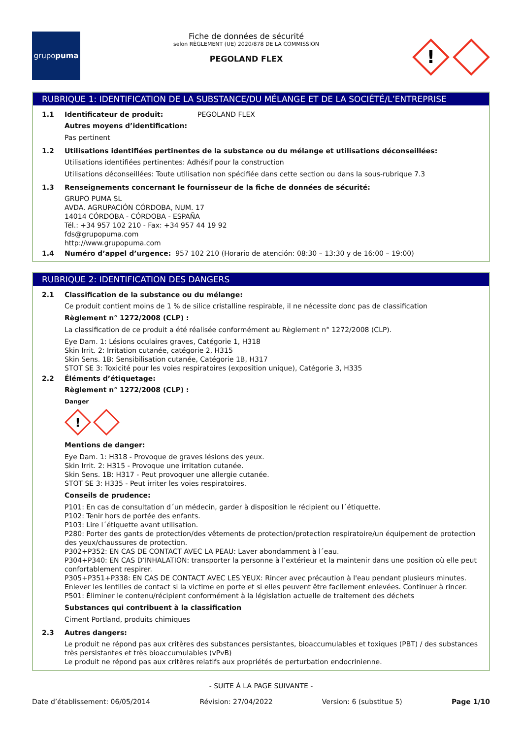grupo puma
Fiche de données de sécurité
selon RÈGLEMENT (UE) 2020/878 DE LA COMMISSION
PEGOLAND FLEX
!
RUBRIQUE 1: IDENTIFICATION DE LA SUBSTANCE/DU MÉLANGE ET DE LA SOCIÉTÉ/L’ENTREPRISE
1.1 Identificateur de produit: PEGOLAND FLEX
Autres moyens d’identification:
Pas pertinent
1.2 Utilisations identifiées pertinentes de la substance ou du mélange et utilisations déconseillées:
Utilisations identifiées pertinentes: Adhésif pour la construction
Utilisations déconseillées: Toute utilisation non spécifiée dans cette section ou dans la sous-rubrique 7.3
1.3 Renseignements concernant le fournisseur de la fiche de données de sécurité:
GRUPO PUMA SL
AVDA. AGRUPACIÓN CÓRDOBA, NUM. 17
14014 CÓRDOBA - CÓRDOBA - ESPAÑA
Tél.: +34 957 102 210 - Fax: +34 957 44 19 92
fds@grupopuma.com
http://www.grupopuma.com
1.4 Numéro d’appel d’urgence: 957 102 210 (Horario de atención: 08:30 – 13:30 y de 16:00 – 19:00)
RUBRIQUE 2: IDENTIFICATION DES DANGERS
2.1 Classification de la substance ou du mélange:
Ce produit contient moins de 1 % de silice cristalline respirable, il ne nécessite donc pas de classification
Règlement n° 1272/2008 (CLP) :
La classification de ce produit a été réalisée conformément au Règlement n° 1272/2008 (CLP).
Eye Dam. 1: Lésions oculaires graves, Catégorie 1, H318
Skin Irrit. 2: Irritation cutanée, catégorie 2, H315
Skin Sens. 1B: Sensibilisation cutanée, Catégorie 1B, H317
STOT SE 3: Toxicité pour les voies respiratoires (exposition unique), Catégorie 3, H335
2.2 Éléments d’étiquetage:
Règlement n° 1272/2008 (CLP) :
Danger
!
Mentions de danger:
Eye Dam. 1: H318 - Provoque de graves lésions des yeux.
Skin Irrit. 2: H315 - Provoque une irritation cutanée.
Skin Sens. 1B: H317 - Peut provoquer une allergie cutanée.
STOT SE 3: H335 - Peut irriter les voies respiratoires.
Conseils de prudence:
P101: En cas de consultation d´un médecin, garder à disposition le récipient ou l´étiquette.
P102: Tenir hors de portée des enfants.
P103: Lire l´étiquette avant utilisation.
P280: Porter des gants de protection/des vêtements de protection/protection respiratoire/un équipement de protection des yeux/chaussures de protection.
P302+P352: EN CAS DE CONTACT AVEC LA PEAU: Laver abondamment à l´eau.
P304+P340: EN CAS D’INHALATION: transporter la personne à l’extérieur et la maintenir dans une position où elle peut confortablement respirer.
P305+P351+P338: EN CAS DE CONTACT AVEC LES YEUX: Rincer avec précaution à l'eau pendant plusieurs minutes. Enlever les lentilles de contact si la victime en porte et si elles peuvent être facilement enlevées. Continuer à rincer.
P501: Éliminer le contenu/récipient conformément à la législation actuelle de traitement des déchets
Substances qui contribuent à la classification
Ciment Portland, produits chimiques
2.3 Autres dangers:
Le produit ne répond pas aux critères des substances persistantes, bioaccumulables et toxiques (PBT) / des substances très persistantes et très bioaccumulables (vPvB)
Le produit ne répond pas aux critères relatifs aux propriétés de perturbation endocrinienne.
- SUITE À LA PAGE SUIVANTE -
Date d’établissement: 06/05/2014 Révision: 27/04/2022 Version: 6 (substitue 5) Page 1/10